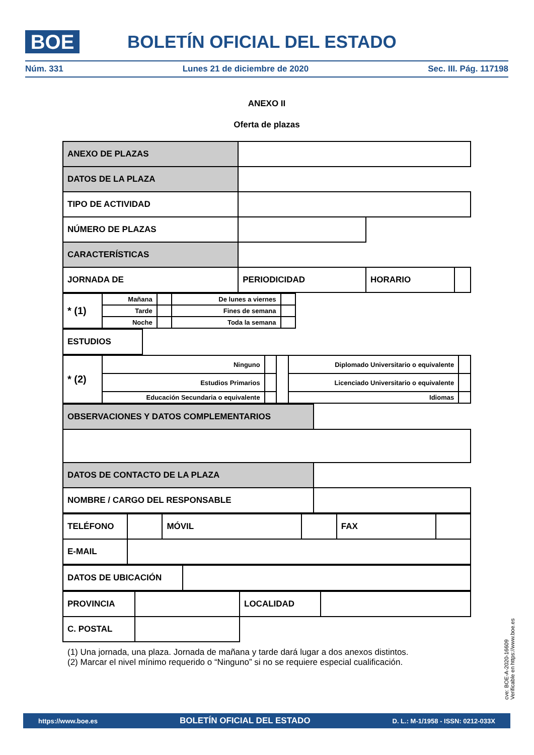BOE BOLETÍN OFICIAL DEL ESTADO
Núm. 331 Lunes 21 de diciembre de 2020 Sec. III. Pág. 117198
ANEXO II
Oferta de plazas
| ANEXO DE PLAZAS | | | |
| DATOS DE LA PLAZA | | | |
| TIPO DE ACTIVIDAD | | | |
| NÚMERO DE PLAZAS | | | |
| CARACTERÍSTICAS | | | |
| JORNADA DE | PERIODICIDAD | HORARIO | |
| * (1) | Mañana | | De lunes a viernes | | |
| | Tarde | | Fines de semana | | |
| | Noche | | Toda la semana | | |
| ESTUDIOS | |
| * (2) | Ninguno | | | Diplomado Universitario o equivalente | |
| | Estudios Primarios | | | Licenciado Universitario o equivalente | |
| | Educación Secundaria o equivalente | | | Idiomas | |
| OBSERVACIONES Y DATOS COMPLEMENTARIOS | |
| DATOS DE CONTACTO DE LA PLAZA | |
| NOMBRE / CARGO DEL RESPONSABLE | |
| TELÉFONO | | MÓVIL | | FAX | |
| E-MAIL | | | | | |
| DATOS DE UBICACIÓN | |
| PROVINCIA | | LOCALIDAD | |
| C. POSTAL | | | |
(1) Una jornada, una plaza. Jornada de mañana y tarde dará lugar a dos anexos distintos.
(2) Marcar el nivel mínimo requerido o “Ninguno” si no se requiere especial cualificación.
cve: BOE-A-2020-16609
Verificable en https://www.boe.es
https://www.boe.es BOLETÍN OFICIAL DEL ESTADO D. L.: M-1/1958 - ISSN: 0212-033X